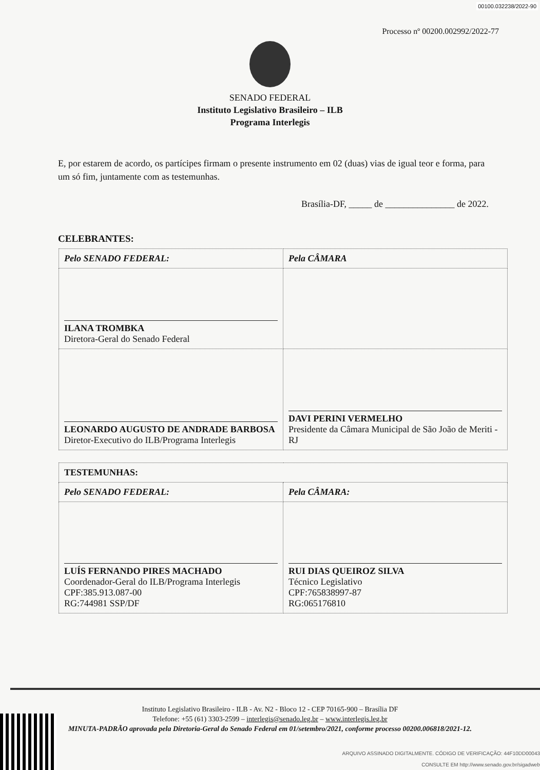00100.032238/2022-90
Processo nº 00200.002992/2022-77
SENADO FEDERAL
Instituto Legislativo Brasileiro – ILB
Programa Interlegis
E, por estarem de acordo, os partícipes firmam o presente instrumento em 02 (duas) vias de igual teor e forma, para um só fim, juntamente com as testemunhas.
Brasília-DF, _____ de _______________ de 2022.
CELEBRANTES:
| Pelo SENADO FEDERAL: | Pela CÂMARA |
| ILANA TROMBKA Diretora-Geral do Senado Federal | |
| LEONARDO AUGUSTO DE ANDRADE BARBOSA Diretor-Executivo do ILB/Programa Interlegis | DAVI PERINI VERMELHO Presidente da Câmara Municipal de São João de Meriti - RJ |
| TESTEMUNHAS: | |
| Pelo SENADO FEDERAL: | Pela CÂMARA: |
| LUÍS FERNANDO PIRES MACHADO Coordenador-Geral do ILB/Programa Interlegis CPF:385.913.087-00 RG:744981 SSP/DF | RUI DIAS QUEIROZ SILVA Técnico Legislativo CPF:765838997-87 RG:065176810 |
Instituto Legislativo Brasileiro - ILB - Av. N2 - Bloco 12 - CEP 70165-900 – Brasília DF
Telefone: +55 (61) 3303-2599 – interlegis@senado.leg.br – www.interlegis.leg.br
MINUTA-PADRÃO aprovada pela Diretoria-Geral do Senado Federal em 01/setembro/2021, conforme processo 00200.006818/2021-12.
ARQUIVO ASSINADO DIGITALMENTE. CÓDIGO DE VERIFICAÇÃO: 44F10DD00043
CONSULTE EM http://www.senado.gov.br/sigadweb